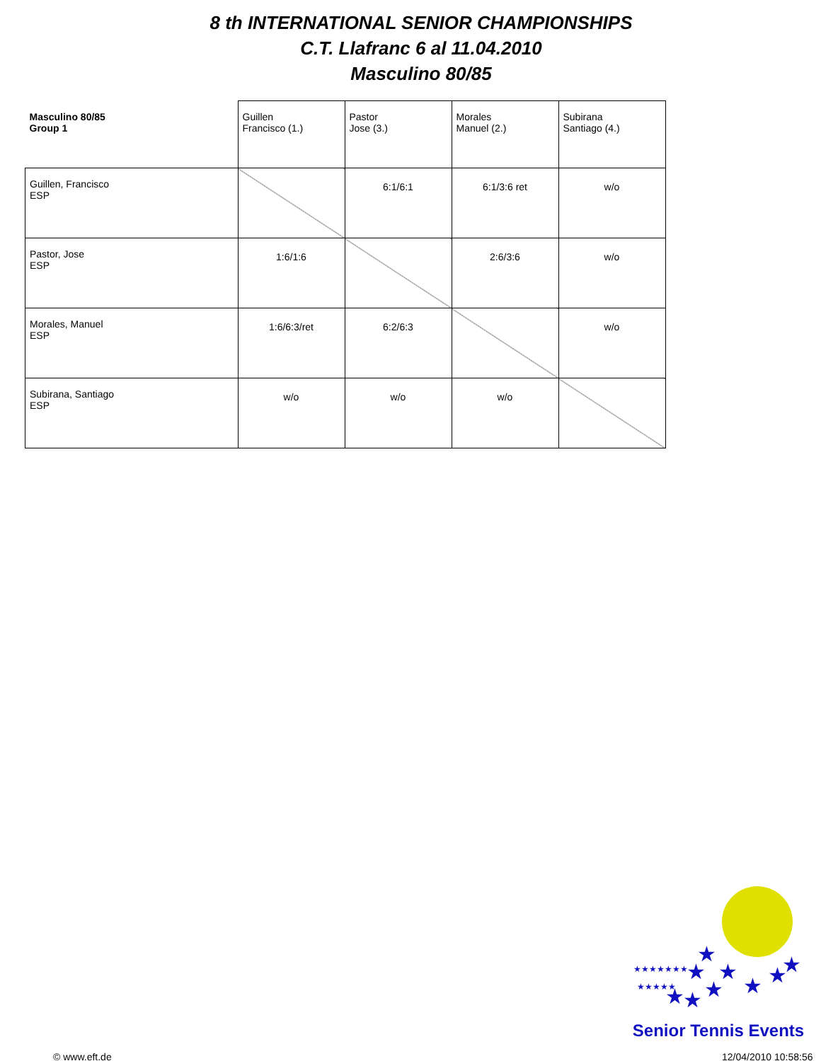8 th INTERNATIONAL SENIOR CHAMPIONSHIPS
C.T. Llafranc 6 al 11.04.2010
Masculino 80/85
| Masculino 80/85 Group 1 | Guillen Francisco (1.) | Pastor Jose (3.) | Morales Manuel (2.) | Subirana Santiago (4.) |
| --- | --- | --- | --- | --- |
| Guillen, Francisco ESP | | 6:1/6:1 | 6:1/3:6 ret | w/o |
| Pastor, Jose ESP | 1:6/1:6 | | 2:6/3:6 | w/o |
| Morales, Manuel ESP | 1:6/6:3/ret | 6:2/6:3 | | w/o |
| Subirana, Santiago ESP | w/o | w/o | w/o | |
★
★
★
★
★
★
★
★
★
★★★★★★★
★★★★★
Senior Tennis Events
© www.eft.de 12/04/2010 10:58:56